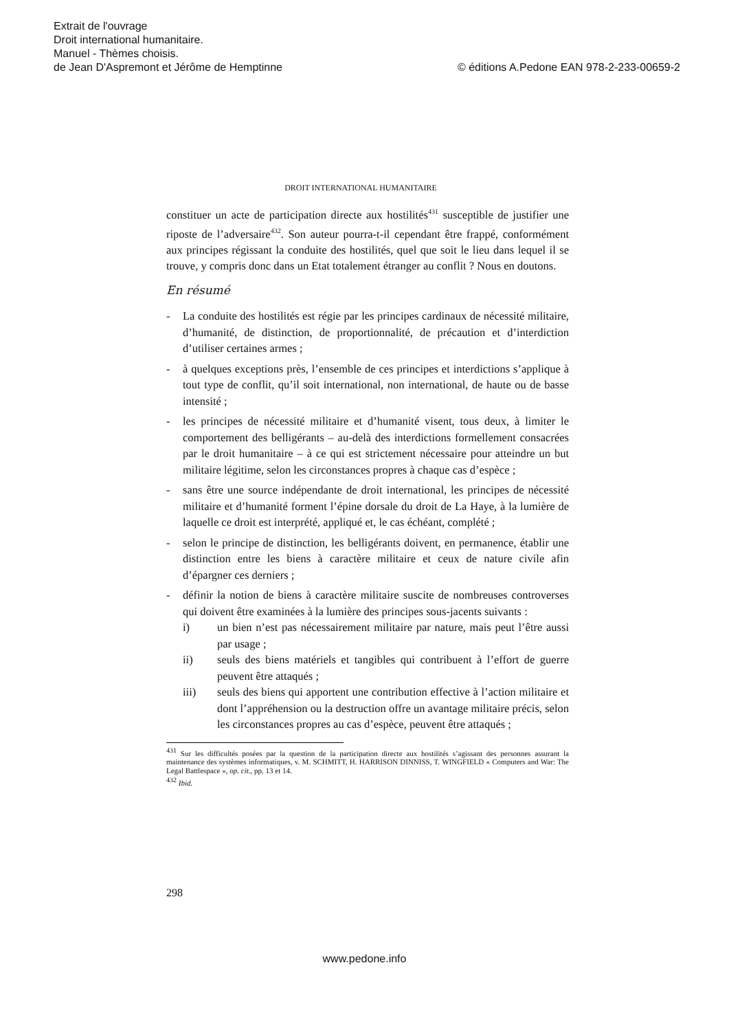Extrait de l'ouvrage
Droit international humanitaire.
Manuel - Thèmes choisis.
de Jean D'Aspremont et Jérôme de Hemptinne © éditions A.Pedone EAN 978-2-233-00659-2
DROIT INTERNATIONAL HUMANITAIRE
constituer un acte de participation directe aux hostilités<sup>431</sup> susceptible de justifier une riposte de l’adversaire<sup>432</sup>. Son auteur pourra-t-il cependant être frappé, conformément aux principes régissant la conduite des hostilités, quel que soit le lieu dans lequel il se trouve, y compris donc dans un Etat totalement étranger au conflit ? Nous en doutons.
En résumé
- La conduite des hostilités est régie par les principes cardinaux de nécessité militaire, d’humanité, de distinction, de proportionnalité, de précaution et d’interdiction d’utiliser certaines armes ;
- à quelques exceptions près, l’ensemble de ces principes et interdictions s’applique à tout type de conflit, qu’il soit international, non international, de haute ou de basse intensité ;
- les principes de nécessité militaire et d’humanité visent, tous deux, à limiter le comportement des belligérants – au-delà des interdictions formellement consacrées par le droit humanitaire – à ce qui est strictement nécessaire pour atteindre un but militaire légitime, selon les circonstances propres à chaque cas d’espèce ;
- sans être une source indépendante de droit international, les principes de nécessité militaire et d’humanité forment l’épine dorsale du droit de La Haye, à la lumière de laquelle ce droit est interprété, appliqué et, le cas échéant, complété ;
- selon le principe de distinction, les belligérants doivent, en permanence, établir une distinction entre les biens à caractère militaire et ceux de nature civile afin d’épargner ces derniers ;
- définir la notion de biens à caractère militaire suscite de nombreuses controverses qui doivent être examinées à la lumière des principes sous-jacents suivants :
i) un bien n’est pas nécessairement militaire par nature, mais peut l’être aussi par usage ;
ii) seuls des biens matériels et tangibles qui contribuent à l’effort de guerre peuvent être attaqués ;
iii) seuls des biens qui apportent une contribution effective à l’action militaire et dont l’appréhension ou la destruction offre un avantage militaire précis, selon les circonstances propres au cas d’espèce, peuvent être attaqués ;
<sup>431</sup> Sur les difficultés posées par la question de la participation directe aux hostilités s’agissant des personnes assurant la maintenance des systèmes informatiques, v. M. SCHMITT, H. HARRISON DINNISS, T. WINGFIELD « Computers and War: The Legal Battlespace », op. cit., pp. 13 et 14.
<sup>432</sup> Ibid.
298
www.pedone.info